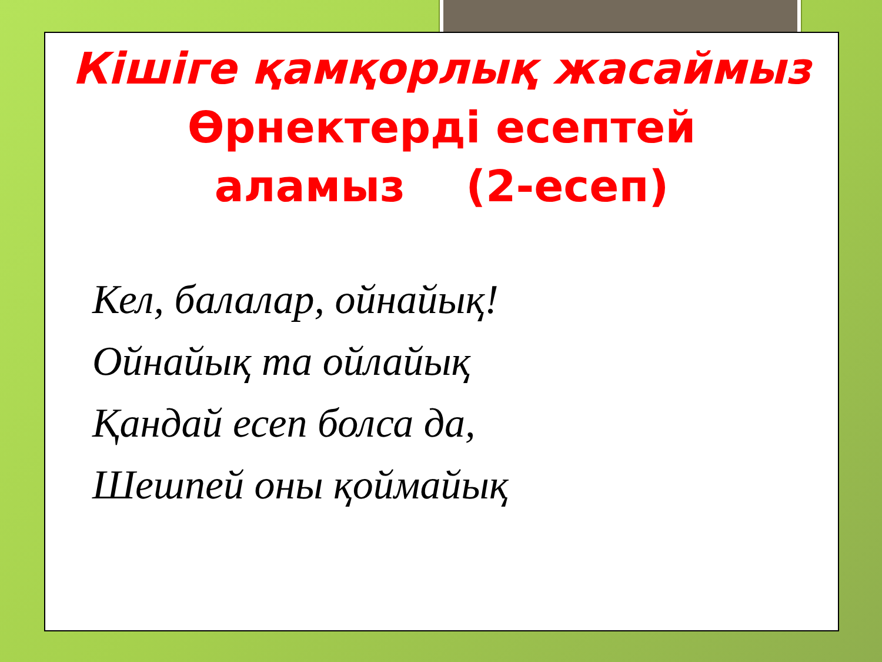Кішіге қамқорлық жасаймыз
Өрнектерді есептей
аламыз (2-есеп)
Кел, балалар, ойнайық!
Ойнайық та ойлайық
Қандай есеп болса да,
Шешпей оны қоймайық